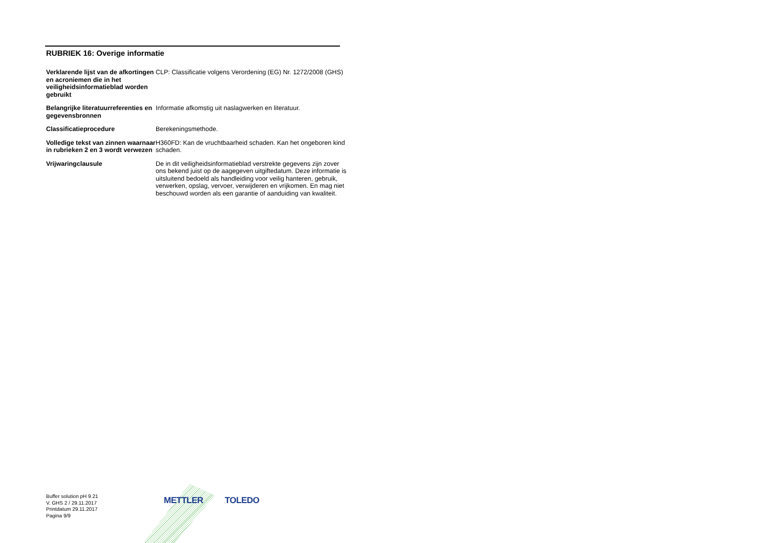RUBRIEK 16: Overige informatie
Verklarende lijst van de afkortingen en acroniemen die in het veiligheidsinformatieblad worden gebruikt
CLP: Classificatie volgens Verordening (EG) Nr. 1272/2008 (GHS)
Belangrijke literatuurreferenties en gegevensbronnen
Informatie afkomstig uit naslagwerken en literatuur.
Classificatieprocedure Berekeningsmethode.
Volledige tekst van zinnen waarnaar in rubrieken 2 en 3 wordt verwezen
H360FD: Kan de vruchtbaarheid schaden. Kan het ongeboren kind schaden.
Vrijwaringclausule De in dit veiligheidsinformatieblad verstrekte gegevens zijn zover ons bekend juist op de aagegeven uitgiftedatum. Deze informatie is uitsluitend bedoeld als handleiding voor veilig hanteren, gebruik, verwerken, opslag, vervoer, verwijderen en vrijkomen. En mag niet beschouwd worden als een garantie of aanduiding van kwaliteit.
Buffer solution pH 9.21
V. GHS 2 / 29.11.2017
Printdatum 29.11.2017
Pagina 9/9
METTLER TOLEDO